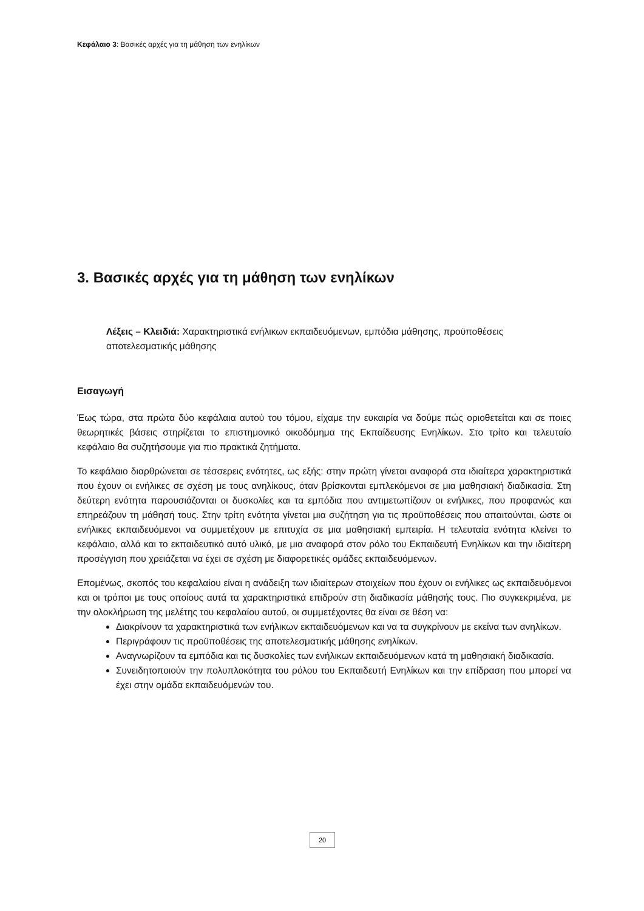Κεφάλαιο 3: Βασικές αρχές για τη μάθηση των ενηλίκων
3. Βασικές αρχές για τη μάθηση των ενηλίκων
Λέξεις – Κλειδιά: Χαρακτηριστικά ενήλικων εκπαιδευόμενων, εμπόδια μάθησης, προϋποθέσεις αποτελεσματικής μάθησης
Εισαγωγή
Έως τώρα, στα πρώτα δύο κεφάλαια αυτού του τόμου, είχαμε την ευκαιρία να δούμε πώς οριοθετείται και σε ποιες θεωρητικές βάσεις στηρίζεται το επιστημονικό οικοδόμημα της Εκπαίδευσης Ενηλίκων. Στο τρίτο και τελευταίο κεφάλαιο θα συζητήσουμε για πιο πρακτικά ζητήματα.
Το κεφάλαιο διαρθρώνεται σε τέσσερεις ενότητες, ως εξής: στην πρώτη γίνεται αναφορά στα ιδιαίτερα χαρακτηριστικά που έχουν οι ενήλικες σε σχέση με τους ανηλίκους, όταν βρίσκονται εμπλεκόμενοι σε μια μαθησιακή διαδικασία. Στη δεύτερη ενότητα παρουσιάζονται οι δυσκολίες και τα εμπόδια που αντιμετωπίζουν οι ενήλικες, που προφανώς και επηρεάζουν τη μάθησή τους. Στην τρίτη ενότητα γίνεται μια συζήτηση για τις προϋποθέσεις που απαιτούνται, ώστε οι ενήλικες εκπαιδευόμενοι να συμμετέχουν με επιτυχία σε μια μαθησιακή εμπειρία. Η τελευταία ενότητα κλείνει το κεφάλαιο, αλλά και το εκπαιδευτικό αυτό υλικό, με μια αναφορά στον ρόλο του Εκπαιδευτή Ενηλίκων και την ιδιαίτερη προσέγγιση που χρειάζεται να έχει σε σχέση με διαφορετικές ομάδες εκπαιδευόμενων.
Επομένως, σκοπός του κεφαλαίου είναι η ανάδειξη των ιδιαίτερων στοιχείων που έχουν οι ενήλικες ως εκπαιδευόμενοι και οι τρόποι με τους οποίους αυτά τα χαρακτηριστικά επιδρούν στη διαδικασία μάθησής τους. Πιο συγκεκριμένα, με την ολοκλήρωση της μελέτης του κεφαλαίου αυτού, οι συμμετέχοντες θα είναι σε θέση να:
Διακρίνουν τα χαρακτηριστικά των ενήλικων εκπαιδευόμενων και να τα συγκρίνουν με εκείνα των ανηλίκων.
Περιγράφουν τις προϋποθέσεις της αποτελεσματικής μάθησης ενηλίκων.
Αναγνωρίζουν τα εμπόδια και τις δυσκολίες των ενήλικων εκπαιδευόμενων κατά τη μαθησιακή διαδικασία.
Συνειδητοποιούν την πολυπλοκότητα του ρόλου του Εκπαιδευτή Ενηλίκων και την επίδραση που μπορεί να έχει στην ομάδα εκπαιδευόμενών του.
20